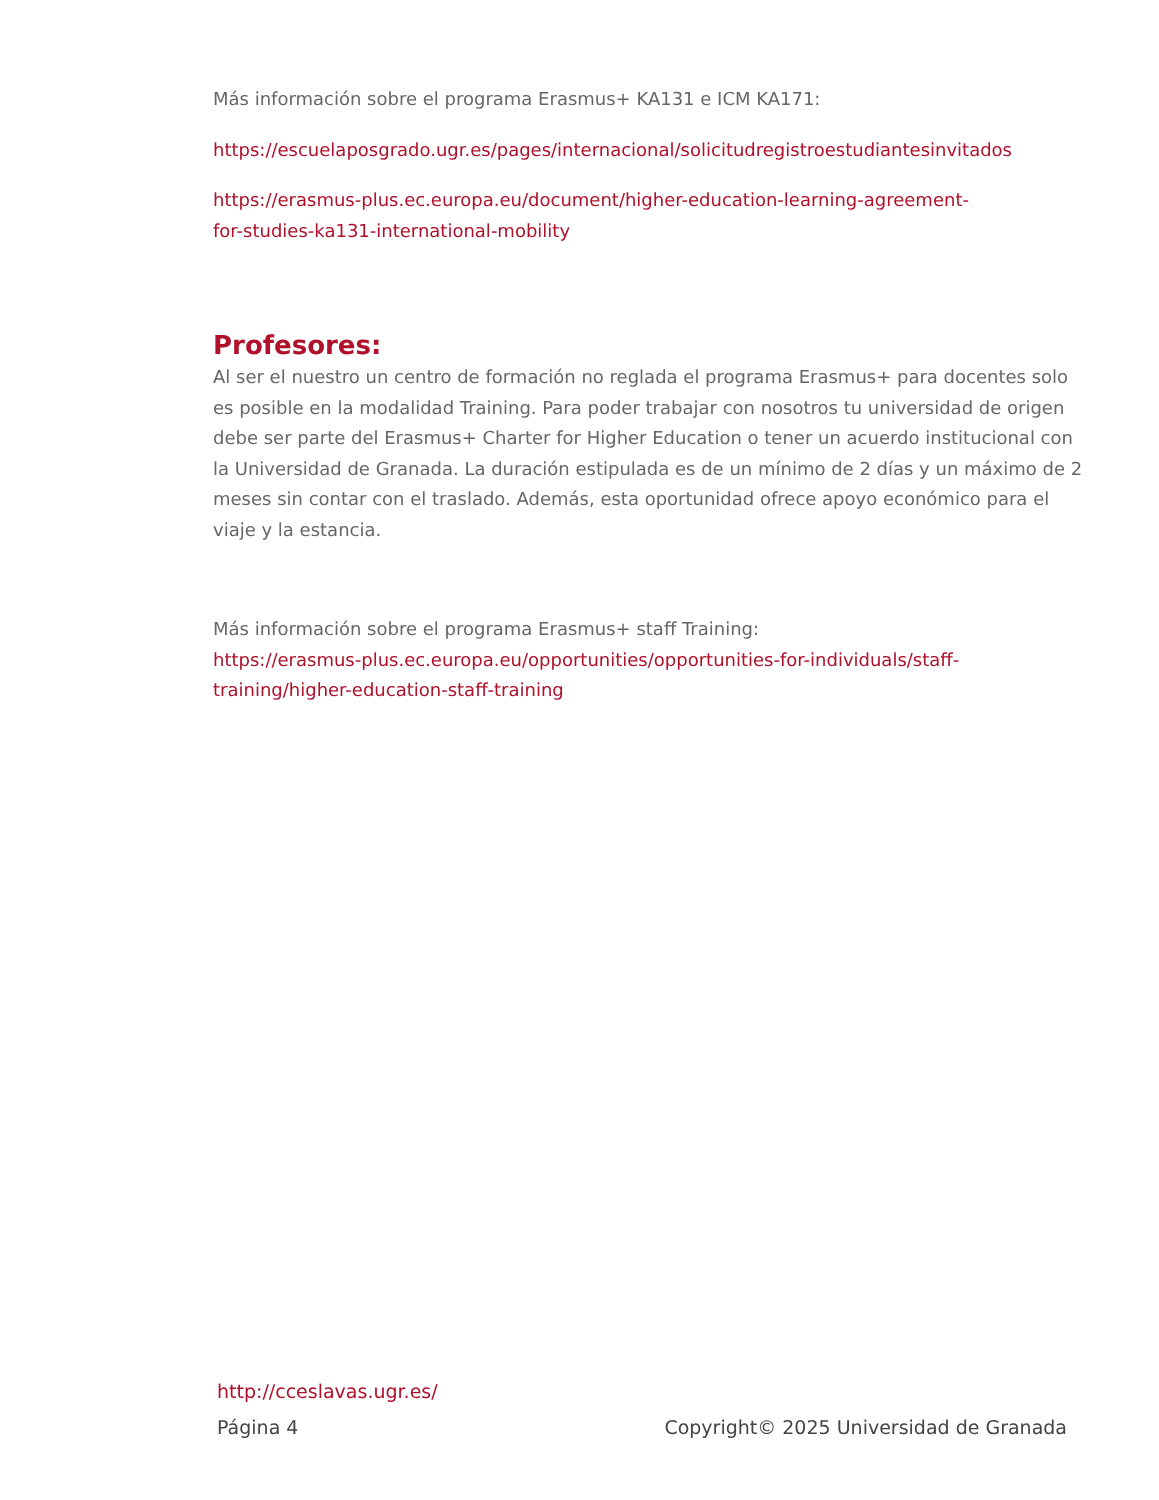Más información sobre el programa Erasmus+ KA131 e ICM KA171:
https://escuelaposgrado.ugr.es/pages/internacional/solicitudregistroestudiantesinvitados
https://erasmus-plus.ec.europa.eu/document/higher-education-learning-agreement-
for-studies-ka131-international-mobility
Profesores:
Al ser el nuestro un centro de formación no reglada el programa Erasmus+ para docentes solo es posible en la modalidad Training. Para poder trabajar con nosotros tu universidad de origen debe ser parte del Erasmus+ Charter for Higher Education o tener un acuerdo institucional con la Universidad de Granada. La duración estipulada es de un mínimo de 2 días y un máximo de 2 meses sin contar con el traslado. Además, esta oportunidad ofrece apoyo económico para el viaje y la estancia.
Más información sobre el programa Erasmus+ staff Training:
https://erasmus-plus.ec.europa.eu/opportunities/opportunities-for-individuals/staff-
training/higher-education-staff-training
http://cceslavas.ugr.es/
Página 4 Copyright© 2025 Universidad de Granada